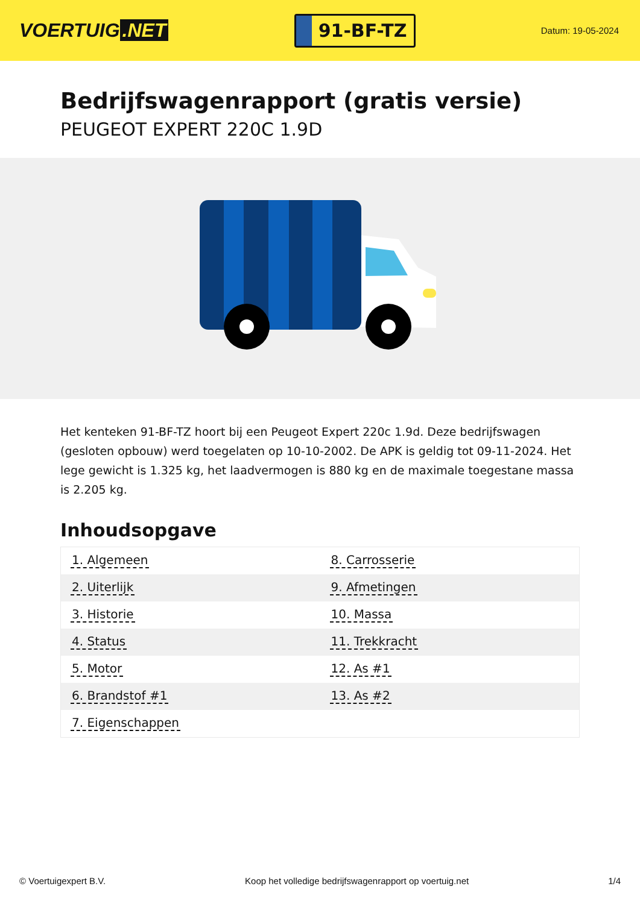VOERTUIG.NET
91-BF-TZ
Datum: 19-05-2024
Bedrijfswagenrapport (gratis versie)
PEUGEOT EXPERT 220C 1.9D
Het kenteken 91-BF-TZ hoort bij een Peugeot Expert 220c 1.9d. Deze bedrijfswagen (gesloten opbouw) werd toegelaten op 10-10-2002. De APK is geldig tot 09-11-2024. Het lege gewicht is 1.325 kg, het laadvermogen is 880 kg en de maximale toegestane massa is 2.205 kg.
Inhoudsopgave
| 1. Algemeen | 8. Carrosserie |
| 2. Uiterlijk | 9. Afmetingen |
| 3. Historie | 10. Massa |
| 4. Status | 11. Trekkracht |
| 5. Motor | 12. As #1 |
| 6. Brandstof #1 | 13. As #2 |
| 7. Eigenschappen | |
© Voertuigexpert B.V. Koop het volledige bedrijfswagenrapport op voertuig.net 1/4